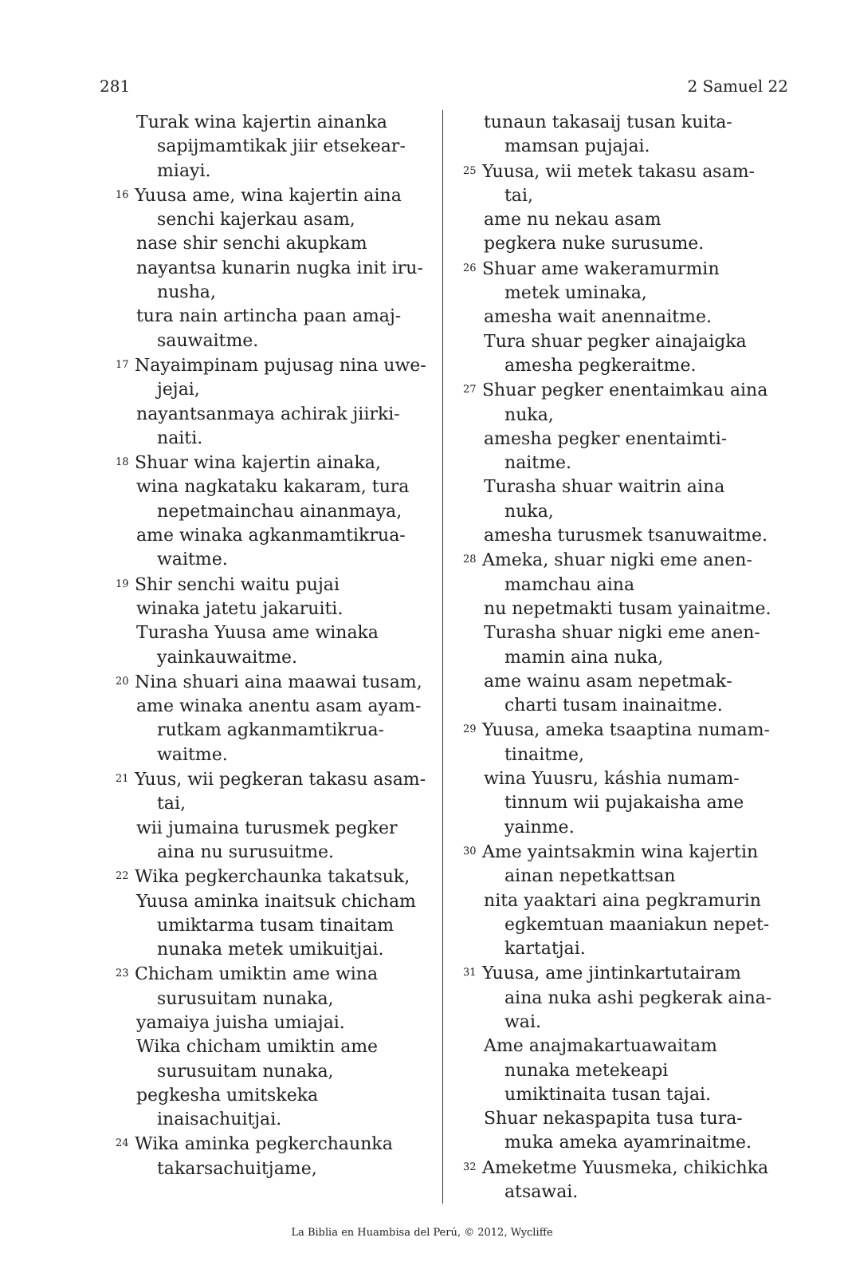281 2 Samuel 22
Turak wina kajertin ainanka sapijmamtikak jiir etsekear­miayi.
<sup>16</sup> Yuusa ame, wina kajertin aina senchi kajerkau asam,
nase shir senchi akupkam
nayantsa kunarin nugka init iru­nusha,
tura nain artincha paan amaj­sauwaitme.
<sup>17</sup> Nayaimpinam pujusag nina uwe­jejai,
nayantsanmaya achirak jiirki­naiti.
<sup>18</sup> Shuar wina kajertin ainaka,
wina nagkataku kakaram, tura nepetmainchau ainanmaya,
ame winaka agkanmamtikrua­waitme.
<sup>19</sup> Shir senchi waitu pujai
winaka jatetu jakaruiti.
Turasha Yuusa ame winaka yainkauwaitme.
<sup>20</sup> Nina shuari aina maawai tusam,
ame winaka anentu asam ayam­rutkam agkanmamtikrua­waitme.
<sup>21</sup> Yuus, wii pegkeran takasu asam­tai,
wii jumaina turusmek pegker aina nu surusuitme.
<sup>22</sup> Wika pegkerchaunka takatsuk,
Yuusa aminka inaitsuk chicham umiktarma tusam tinaitam nunaka metek umikuitjai.
<sup>23</sup> Chicham umiktin ame wina surusuitam nunaka,
yamaiya juisha umiajai.
Wika chicham umiktin ame surusuitam nunaka,
pegkesha umitskeka inaisachuit­jai.
<sup>24</sup> Wika aminka pegkerchaunka takarsachuitjame,
tunaun takasaij tusan kuita­mamsan pujajai.
<sup>25</sup> Yuusa, wii metek takasu asam­tai,
ame nu nekau asam
pegkera nuke surusume.
<sup>26</sup> Shuar ame wakeramurmin metek uminaka,
amesha wait anennaitme.
Tura shuar pegker ainajaigka amesha pegkeraitme.
<sup>27</sup> Shuar pegker enentaimkau aina nuka,
amesha pegker enentaimti­naitme.
Turasha shuar waitrin aina nuka,
amesha turusmek tsanuwaitme.
<sup>28</sup> Ameka, shuar nigki eme anen­mamchau aina
nu nepetmakti tusam yainaitme.
Turasha shuar nigki eme anen­mamin aina nuka,
ame wainu asam nepetmak­charti tusam inainaitme.
<sup>29</sup> Yuusa, ameka tsaaptina numam­tinaitme,
wina Yuusru, káshia numam­tinnum wii pujakaisha ame yainme.
<sup>30</sup> Ame yaintsakmin wina kajertin ainan nepetkattsan
nita yaaktari aina pegkramurin egkemtuan maaniakun nepet­kartatjai.
<sup>31</sup> Yuusa, ame jintinkartutairam aina nuka ashi pegkerak aina­wai.
Ame anajmakartuawaitam nunaka metekeapi umiktinaita tusan tajai.
Shuar nekaspapita tusa tura­muka ameka ayamrinaitme.
<sup>32</sup> Ameketme Yuusmeka, chikichka atsawai.
La Biblia en Huambisa del Perú, © 2012, Wycliffe